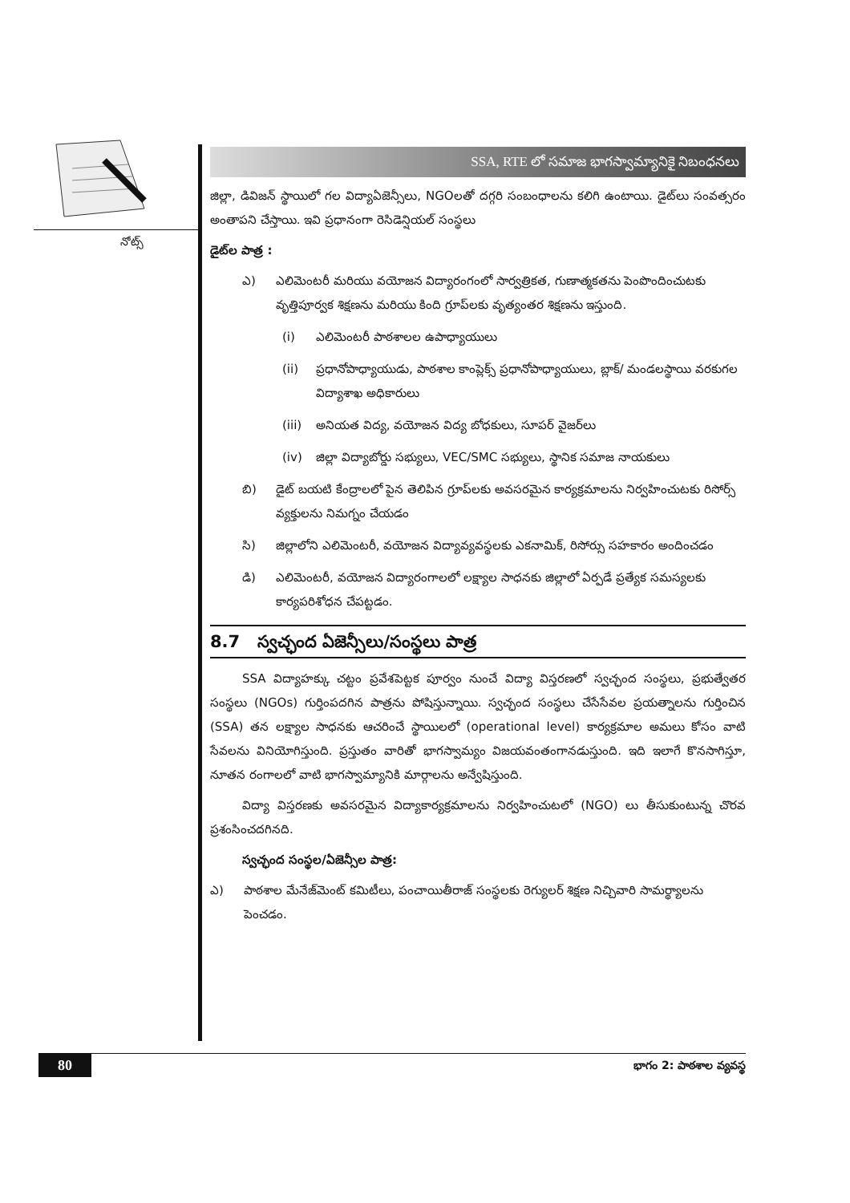నోట్స్
SSA, RTE లో సమాజ భాగస్వామ్యానికై నిబంధనలు
జిల్లా, డివిజన్ స్థాయిలో గల విద్యాఏజెన్సీలు, NGOలతో దగ్గరి సంబంధాలను కలిగి ఉంటాయి. డైట్‌లు సంవత్సరం అంతాపని చేస్తాయి. ఇవి ప్రధానంగా రెసిడెన్షియల్ సంస్థలు
డైట్‌ల పాత్ర :
ఎ) ఎలిమెంటరీ మరియు వయోజన విద్యారంగంలో సార్వత్రికత, గుణాత్మకతను పెంపొందించుటకు వృత్తిపూర్వక శిక్షణను మరియు కింది గ్రూప్‌లకు వృత్యంతర శిక్షణను ఇస్తుంది.
(i) ఎలిమెంటరీ పాఠశాలల ఉపాధ్యాయులు
(ii) ప్రధానోపాధ్యాయుడు, పాఠశాల కాంప్లెక్స్ ప్రధానోపాధ్యాయులు, బ్లాక్/ మండలస్థాయి వరకుగల విద్యాశాఖ అధికారులు
(iii) అనియత విద్య, వయోజన విద్య బోధకులు, సూపర్ వైజర్‌లు
(iv) జిల్లా విద్యాబోర్డు సభ్యులు, VEC/SMC సభ్యులు, స్థానిక సమాజ నాయకులు
బి) డైట్ బయటి కేంద్రాలలో పైన తెలిపిన గ్రూప్‌లకు అవసరమైన కార్యక్రమాలను నిర్వహించుటకు రిసోర్స్ వ్యక్తులను నిమగ్నం చేయడం
సి) జిల్లాలోని ఎలిమెంటరీ, వయోజన విద్యావ్యవస్థలకు ఎకనామిక్, రిసోర్సు సహకారం అందించడం
డి) ఎలిమెంటరీ, వయోజన విద్యారంగాలలో లక్ష్యాల సాధనకు జిల్లాలో ఏర్పడే ప్రత్యేక సమస్యలకు కార్యపరిశోధన చేపట్టడం.
8.7 స్వచ్ఛంద ఏజెన్సీలు/సంస్థలు పాత్ర
SSA విద్యాహక్కు చట్టం ప్రవేశపెట్టక పూర్వం నుంచే విద్యా విస్తరణలో స్వచ్ఛంద సంస్థలు, ప్రభుత్వేతర సంస్థలు (NGOs) గుర్తింపదగిన పాత్రను పోషిస్తున్నాయి. స్వచ్ఛంద సంస్థలు చేసేసేవల ప్రయత్నాలను గుర్తించిన (SSA) తన లక్ష్యాల సాధనకు ఆచరించే స్థాయిలలో (operational level) కార్యక్రమాల అమలు కోసం వాటి సేవలను వినియోగిస్తుంది. ప్రస్తుతం వారితో భాగస్వామ్యం విజయవంతంగానడుస్తుంది. ఇది ఇలాగే కొనసాగిస్తూ, నూతన రంగాలలో వాటి భాగస్వామ్యానికి మార్గాలను అన్వేషిస్తుంది.
విద్యా విస్తరణకు అవసరమైన విద్యాకార్యక్రమాలను నిర్వహించుటలో (NGO) లు తీసుకుంటున్న చొరవ ప్రశంసించదగినది.
స్వచ్ఛంద సంస్థల/ఏజెన్సీల పాత్ర:
ఎ) పాఠశాల మేనేజ్‌మెంట్ కమిటీలు, పంచాయితీరాజ్ సంస్థలకు రెగ్యులర్ శిక్షణ నిచ్చివారి సామర్థ్యాలను పెంచడం.
80 భాగం 2: పాఠశాల వ్యవస్థ